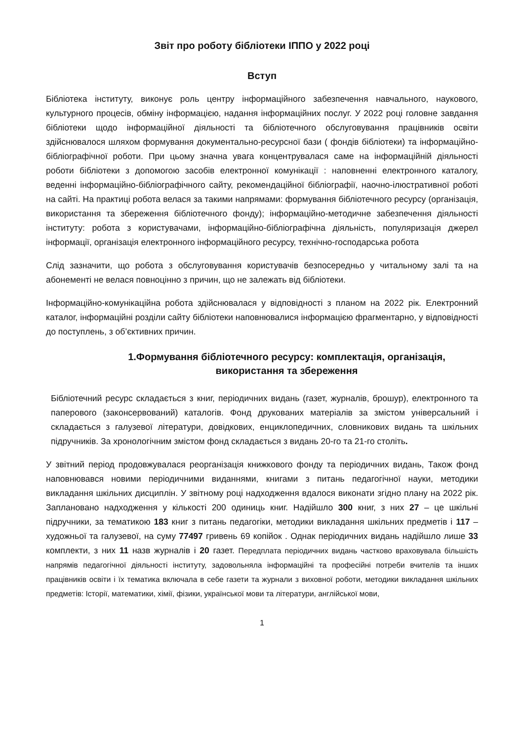Звіт про роботу бібліотеки ІППО у 2022 році
Вступ
Бібліотека інституту, виконує роль центру інформаційного забезпечення навчального, наукового, культурного процесів, обміну інформацією, надання інформаційних послуг. У 2022 році головне завдання бібліотеки щодо інформаційної діяльності та бібліотечного обслуговування працівників освіти здійснювалося шляхом формування документально-ресурсної бази ( фондів бібліотеки) та інформаційно-бібліографічної роботи. При цьому значна увага концентрувалася саме на інформаційній діяльності роботи бібліотеки з допомогою засобів електронної комунікації : наповненні електронного каталогу, веденні інформаційно-бібліографічного сайту, рекомендаційної бібліографії, наочно-ілюстративної роботі на сайті. На практиці робота велася за такими напрямами: формування бібліотечного ресурсу (організація, використання та збереження бібліотечного фонду); інформаційно-методичне забезпечення діяльності інституту: робота з користувачами, інформаційно-бібліографічна діяльність, популяризація джерел інформації, організація електронного інформаційного ресурсу, технічно-господарська робота
Слід зазначити, що робота з обслуговування користувачів безпосередньо у читальному залі та на абонементі не велася повноцінно з причин, що не залежать від бібліотеки.
Інформаційно-комунікаційна робота здійснювалася у відповідності з планом на 2022 рік. Електронний каталог, інформаційні розділи сайту бібліотеки наповнювалися інформацією фрагментарно, у відповідності до поступлень, з об’єктивних причин.
1.Формування бібліотечного ресурсу: комплектація, організація, використання та збереження
Бібліотечний ресурс складається з книг, періодичних видань (газет, журналів, брошур), електронного та паперового (законсервований) каталогів. Фонд друкованих матеріалів за змістом універсальний і складається з галузевої літератури, довідкових, енциклопедичних, словникових видань та шкільних підручників. За хронологічним змістом фонд складається з видань 20-го та 21-го століть.
У звітний період продовжувалася реорганізація книжкового фонду та періодичних видань, Також фонд наповнювався новими періодичними виданнями, книгами з питань педагогічної науки, методики викладання шкільних дисциплін. У звітному році надходження вдалося виконати згідно плану на 2022 рік. Заплановано надходження у кількості 200 одиниць книг. Надійшло 300 книг, з них 27 – це шкільні підручники, за тематикою 183 книг з питань педагогіки, методики викладання шкільних предметів і 117 – художньої та галузевої, на суму 77497 гривень 69 копійок . Однак періодичних видань надійшло лише 33 комплекти, з них 11 назв журналів і 20 газет. Передплата періодичних видань частково враховувала більшість напрямів педагогічної діяльності інституту, задовольняла інформаційні та професійні потреби вчителів та інших працівників освіти і їх тематика включала в себе газети та журнали з виховної роботи, методики викладання шкільних предметів: Історії, математики, хімії, фізики, української мови та літератури, англійської мови,
1